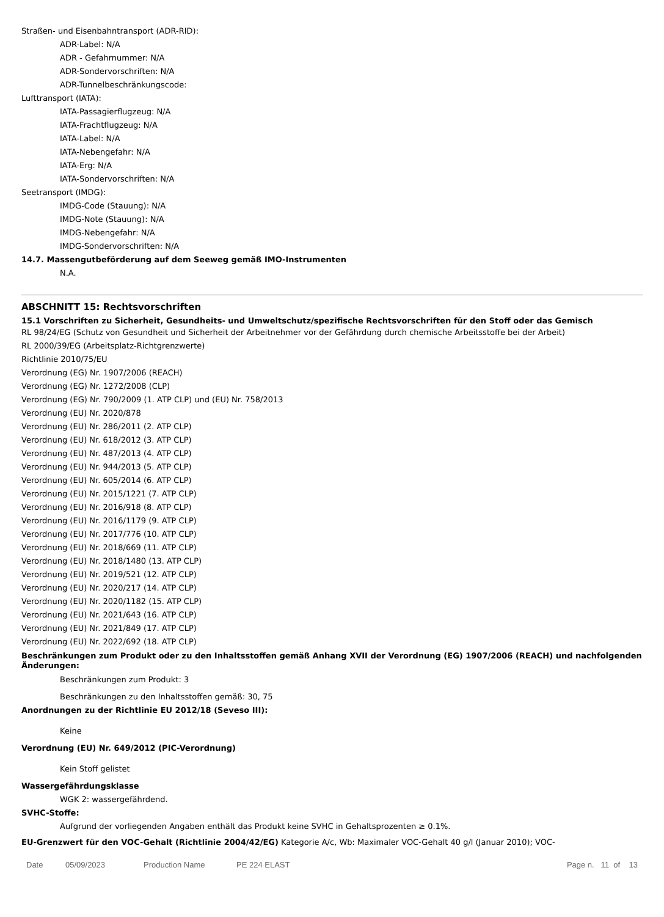Straßen- und Eisenbahntransport (ADR-RID):
ADR-Label: N/A
ADR - Gefahrnummer: N/A
ADR-Sondervorschriften: N/A
ADR-Tunnelbeschränkungscode:
Lufttransport (IATA):
IATA-Passagierflugzeug: N/A
IATA-Frachtflugzeug: N/A
IATA-Label: N/A
IATA-Nebengefahr: N/A
IATA-Erg: N/A
IATA-Sondervorschriften: N/A
Seetransport (IMDG):
IMDG-Code (Stauung): N/A
IMDG-Note (Stauung): N/A
IMDG-Nebengefahr: N/A
IMDG-Sondervorschriften: N/A
14.7. Massengutbeförderung auf dem Seeweg gemäß IMO-Instrumenten
N.A.
ABSCHNITT 15: Rechtsvorschriften
15.1 Vorschriften zu Sicherheit, Gesundheits- und Umweltschutz/spezifische Rechtsvorschriften für den Stoff oder das Gemisch
RL 98/24/EG (Schutz von Gesundheit und Sicherheit der Arbeitnehmer vor der Gefährdung durch chemische Arbeitsstoffe bei der Arbeit)
RL 2000/39/EG (Arbeitsplatz-Richtgrenzwerte)
Richtlinie 2010/75/EU
Verordnung (EG) Nr. 1907/2006 (REACH)
Verordnung (EG) Nr. 1272/2008 (CLP)
Verordnung (EG) Nr. 790/2009 (1. ATP CLP) und (EU) Nr. 758/2013
Verordnung (EU) Nr. 2020/878
Verordnung (EU) Nr. 286/2011 (2. ATP CLP)
Verordnung (EU) Nr. 618/2012 (3. ATP CLP)
Verordnung (EU) Nr. 487/2013 (4. ATP CLP)
Verordnung (EU) Nr. 944/2013 (5. ATP CLP)
Verordnung (EU) Nr. 605/2014 (6. ATP CLP)
Verordnung (EU) Nr. 2015/1221 (7. ATP CLP)
Verordnung (EU) Nr. 2016/918 (8. ATP CLP)
Verordnung (EU) Nr. 2016/1179 (9. ATP CLP)
Verordnung (EU) Nr. 2017/776 (10. ATP CLP)
Verordnung (EU) Nr. 2018/669 (11. ATP CLP)
Verordnung (EU) Nr. 2018/1480 (13. ATP CLP)
Verordnung (EU) Nr. 2019/521 (12. ATP CLP)
Verordnung (EU) Nr. 2020/217 (14. ATP CLP)
Verordnung (EU) Nr. 2020/1182 (15. ATP CLP)
Verordnung (EU) Nr. 2021/643 (16. ATP CLP)
Verordnung (EU) Nr. 2021/849 (17. ATP CLP)
Verordnung (EU) Nr. 2022/692 (18. ATP CLP)
Beschränkungen zum Produkt oder zu den Inhaltsstoffen gemäß Anhang XVII der Verordnung (EG) 1907/2006 (REACH) und nachfolgenden Änderungen:
Beschränkungen zum Produkt: 3
Beschränkungen zu den Inhaltsstoffen gemäß: 30, 75
Anordnungen zu der Richtlinie EU 2012/18 (Seveso III):
Keine
Verordnung (EU) Nr. 649/2012 (PIC-Verordnung)
Kein Stoff gelistet
Wassergefährdungsklasse
WGK 2: wassergefährdend.
SVHC-Stoffe:
Aufgrund der vorliegenden Angaben enthält das Produkt keine SVHC in Gehaltsprozenten ≥ 0.1%.
EU-Grenzwert für den VOC-Gehalt (Richtlinie 2004/42/EG) Kategorie A/c, Wb: Maximaler VOC-Gehalt 40 g/l (Januar 2010); VOC-
Date 05/09/2023 Production Name PE 224 ELAST Page n. 11 of 13